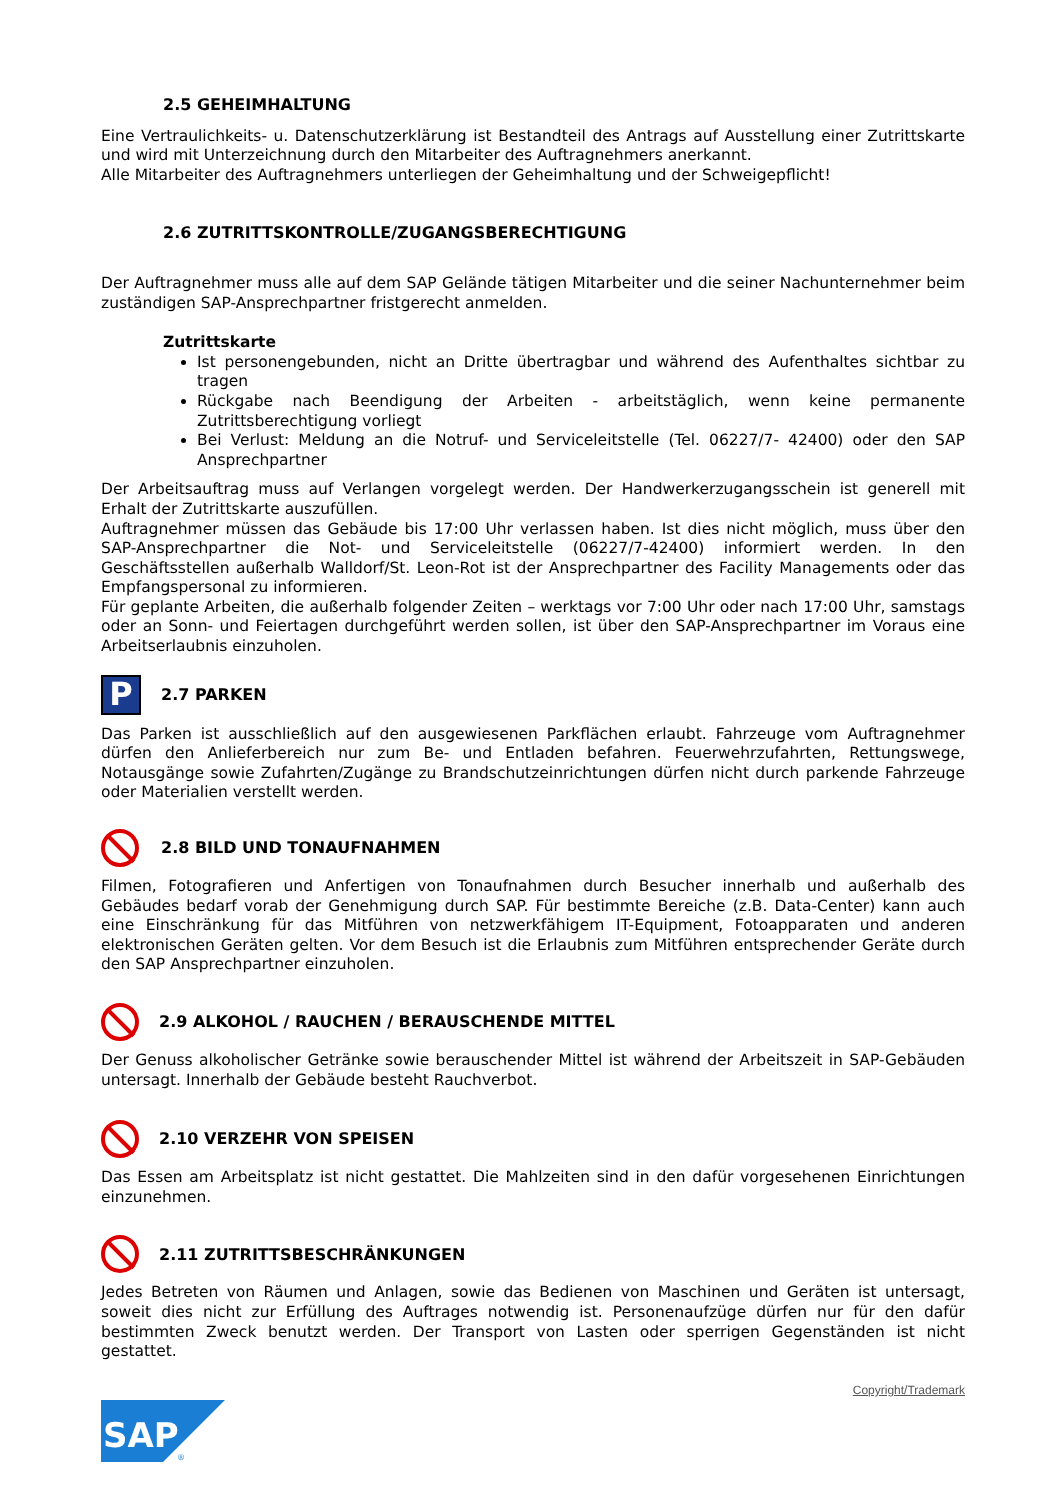2.5 GEHEIMHALTUNG
Eine Vertraulichkeits- u. Datenschutzerklärung ist Bestandteil des Antrags auf Ausstellung einer Zutrittskarte und wird mit Unterzeichnung durch den Mitarbeiter des Auftragnehmers anerkannt.
Alle Mitarbeiter des Auftragnehmers unterliegen der Geheimhaltung und der Schweigepflicht!
2.6 ZUTRITTSKONTROLLE/ZUGANGSBERECHTIGUNG
Der Auftragnehmer muss alle auf dem SAP Gelände tätigen Mitarbeiter und die seiner Nachunternehmer beim zuständigen SAP-Ansprechpartner fristgerecht anmelden.
Zutrittskarte
Ist personengebunden, nicht an Dritte übertragbar und während des Aufenthaltes sichtbar zu tragen
Rückgabe nach Beendigung der Arbeiten - arbeitstäglich, wenn keine permanente Zutrittsberechtigung vorliegt
Bei Verlust: Meldung an die Notruf- und Serviceleitstelle (Tel. 06227/7- 42400) oder den SAP Ansprechpartner
Der Arbeitsauftrag muss auf Verlangen vorgelegt werden. Der Handwerkerzugangsschein ist generell mit Erhalt der Zutrittskarte auszufüllen.
Auftragnehmer müssen das Gebäude bis 17:00 Uhr verlassen haben. Ist dies nicht möglich, muss über den SAP-Ansprechpartner die Not- und Serviceleitstelle (06227/7-42400) informiert werden. In den Geschäftsstellen außerhalb Walldorf/St. Leon-Rot ist der Ansprechpartner des Facility Managements oder das Empfangspersonal zu informieren.
Für geplante Arbeiten, die außerhalb folgender Zeiten – werktags vor 7:00 Uhr oder nach 17:00 Uhr, samstags oder an Sonn- und Feiertagen durchgeführt werden sollen, ist über den SAP-Ansprechpartner im Voraus eine Arbeitserlaubnis einzuholen.
P 2.7 PARKEN
Das Parken ist ausschließlich auf den ausgewiesenen Parkflächen erlaubt. Fahrzeuge vom Auftragnehmer dürfen den Anlieferbereich nur zum Be- und Entladen befahren. Feuerwehrzufahrten, Rettungswege, Notausgänge sowie Zufahrten/Zugänge zu Brandschutzeinrichtungen dürfen nicht durch parkende Fahrzeuge oder Materialien verstellt werden.
2.8 BILD UND TONAUFNAHMEN
Filmen, Fotografieren und Anfertigen von Tonaufnahmen durch Besucher innerhalb und außerhalb des Gebäudes bedarf vorab der Genehmigung durch SAP. Für bestimmte Bereiche (z.B. Data-Center) kann auch eine Einschränkung für das Mitführen von netzwerkfähigem IT-Equipment, Fotoapparaten und anderen elektronischen Geräten gelten. Vor dem Besuch ist die Erlaubnis zum Mitführen entsprechender Geräte durch den SAP Ansprechpartner einzuholen.
2.9 ALKOHOL / RAUCHEN / BERAUSCHENDE MITTEL
Der Genuss alkoholischer Getränke sowie berauschender Mittel ist während der Arbeitszeit in SAP-Gebäuden untersagt. Innerhalb der Gebäude besteht Rauchverbot.
2.10 VERZEHR VON SPEISEN
Das Essen am Arbeitsplatz ist nicht gestattet. Die Mahlzeiten sind in den dafür vorgesehenen Einrichtungen einzunehmen.
2.11 ZUTRITTSBESCHRÄNKUNGEN
Jedes Betreten von Räumen und Anlagen, sowie das Bedienen von Maschinen und Geräten ist untersagt, soweit dies nicht zur Erfüllung des Auftrages notwendig ist. Personenaufzüge dürfen nur für den dafür bestimmten Zweck benutzt werden. Der Transport von Lasten oder sperrigen Gegenständen ist nicht gestattet.
Copyright/Trademark
SAP
®